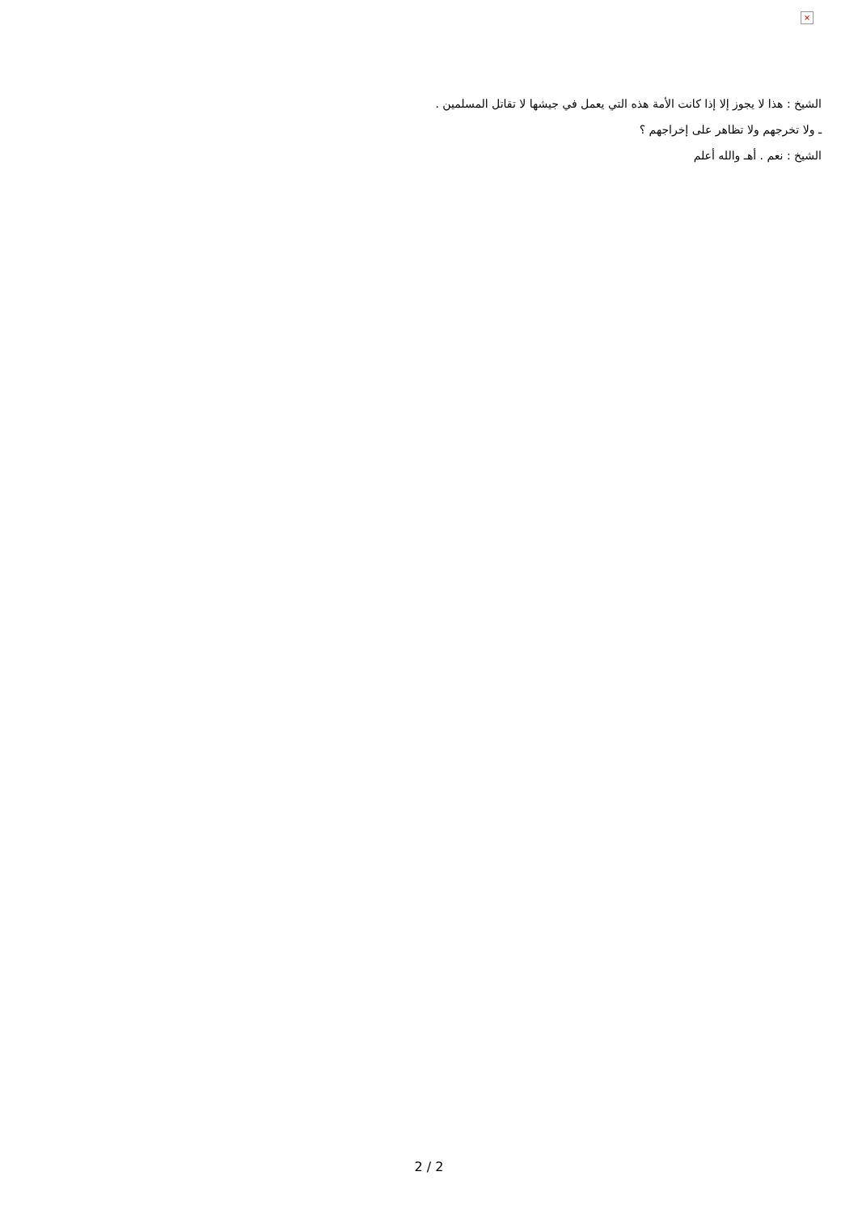×
الشيخ : هذا لا يجوز إلا إذا كانت الأمة هذه التي يعمل في جيشها لا تقاتل المسلمين .
ـ ولا تخرجهم ولا تظاهر على إخراجهم ؟
الشيخ : نعم . أهـ والله أعلم
2 / 2